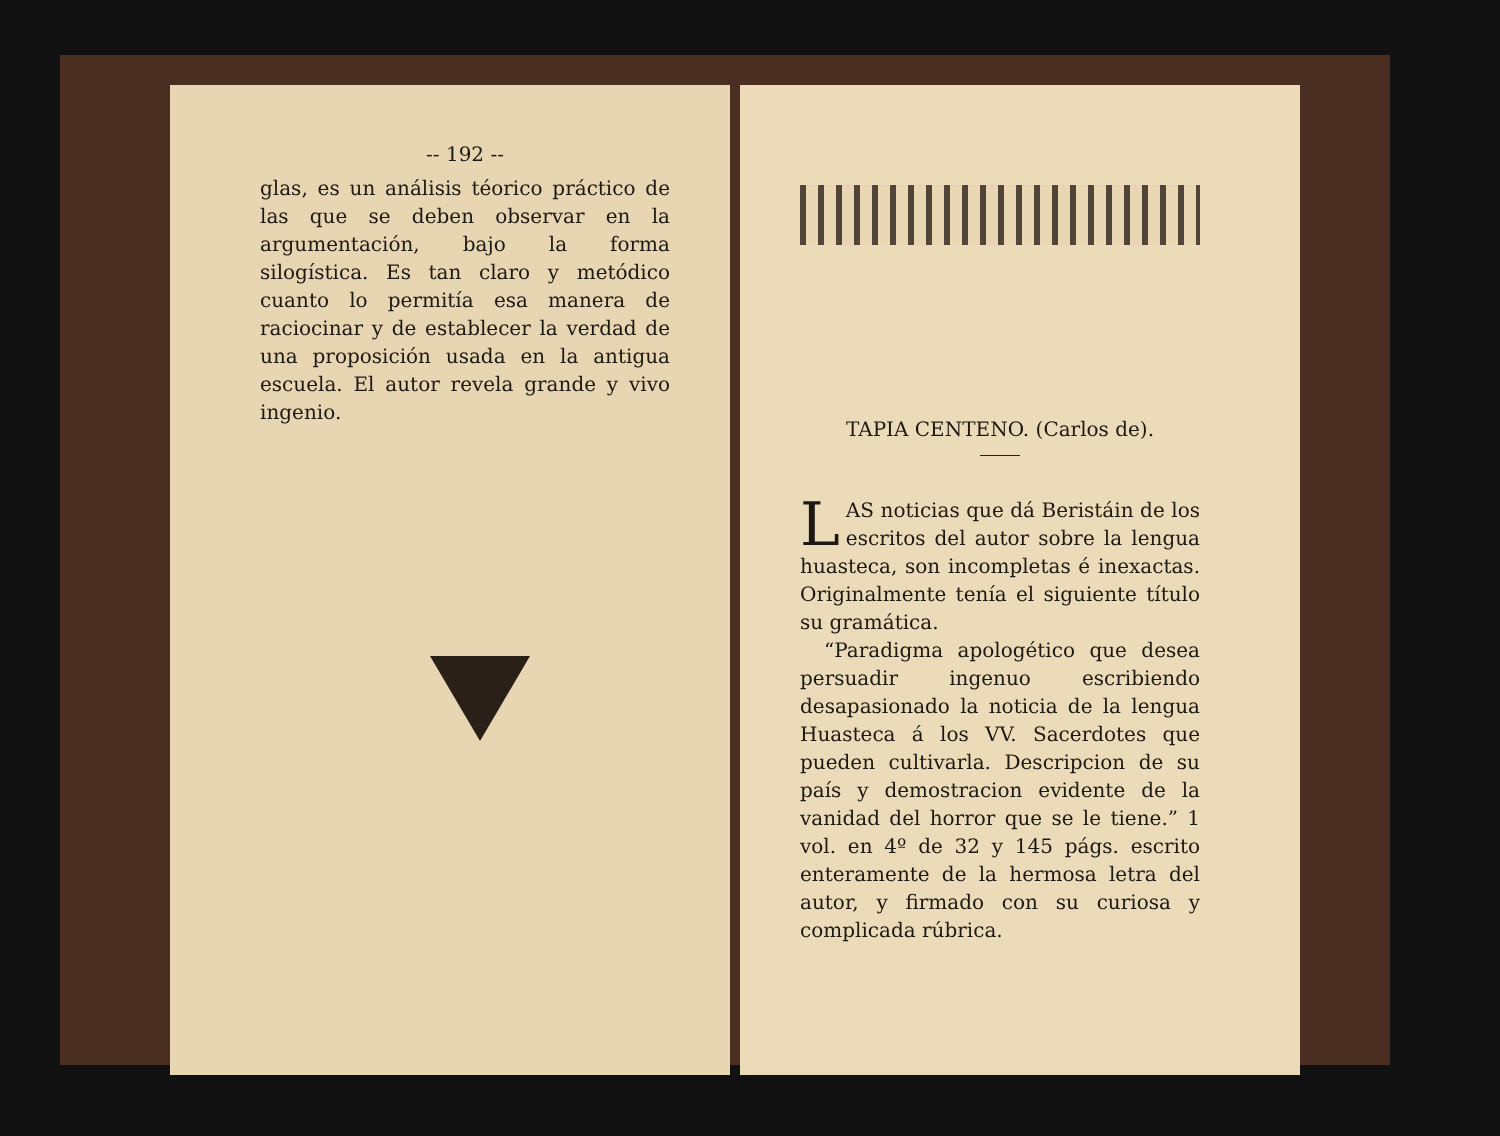-- 192 --
glas, es un análisis téorico práctico de las que se deben observar en la argumentación, bajo la forma silogística. Es tan claro y metódico cuanto lo permitía esa manera de raciocinar y de establecer la verdad de una proposición usada en la antigua escuela. El autor revela grande y vivo ingenio.
TAPIA CENTENO. (Carlos de).
LAS noticias que dá Beristáin de los escritos del autor sobre la lengua huasteca, son incompletas é inexactas. Originalmente tenía el siguiente título su gramática.
“Paradigma apologético que desea persuadir ingenuo escribiendo desapasionado la noticia de la lengua Huasteca á los VV. Sacerdotes que pueden cultivarla. Descripcion de su país y demostracion evidente de la vanidad del horror que se le tiene.” 1 vol. en 4º de 32 y 145 págs. escrito enteramente de la hermosa letra del autor, y firmado con su curiosa y complicada rúbrica.